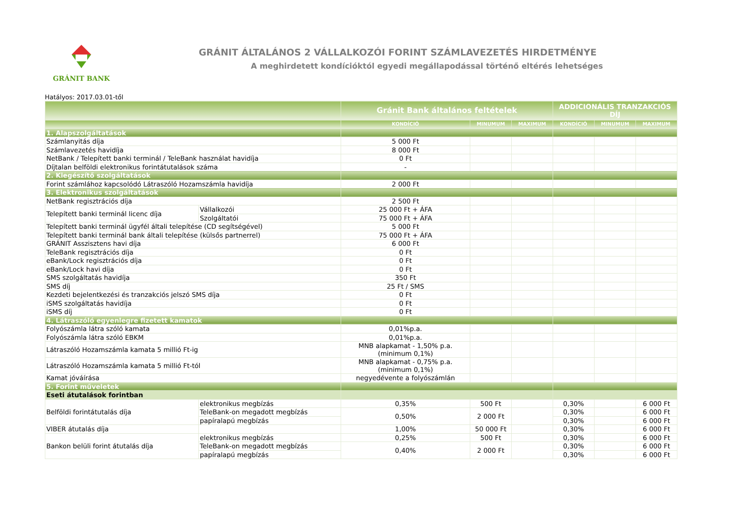GRÁNIT BANK
GRÁNIT ÁLTALÁNOS 2 VÁLLALKOZÓI FORINT SZÁMLAVEZETÉS HIRDETMÉNYE
A meghirdetett kondícióktól egyedi megállapodással történő eltérés lehetséges
Hatályos: 2017.03.01-től
| | | Gránit Bank általános feltételek | | | ADDICIONÁLIS TRANZAKCIÓS DÍJ | | |
| --- | --- | --- | --- | --- | --- | --- | --- |
| | | KONDÍCIÓ | MINUMUM | MAXIMUM | KONDÍCIÓ | MINUMUM | MAXIMUM |
| 1. Alapszolgáltatások | | | | | | | |
| Számlanyitás díja | | 5 000 Ft | | | | | |
| Számlavezetés havidíja | | 8 000 Ft | | | | | |
| NetBank / Telepített banki terminál / TeleBank használat havidíja | | 0 Ft | | | | | |
| Díjtalan belföldi elektronikus forintátutalások száma | | - | | | | | |
| 2. Kiegészítő szolgáltatások | | | | | | | |
| Forint számlához kapcsolódó Látraszóló Hozamszámla havidíja | | 2 000 Ft | | | | | |
| 3. Elektronikus szolgáltatások | | | | | | | |
| NetBank regisztrációs díja | | 2 500 Ft | | | | | |
| Telepített banki terminál licenc díja | Vállalkozói | 25 000 Ft + ÁFA | | | | | |
| | Szolgáltatói | 75 000 Ft + ÁFA | | | | | |
| Telepített banki terminál ügyfél általi telepítése (CD segítségével) | | 5 000 Ft | | | | | |
| Telepített banki terminál bank általi telepítése (külsős partnerrel) | | 75 000 Ft + ÁFA | | | | | |
| GRÁNIT Asszisztens havi díja | | 6 000 Ft | | | | | |
| TeleBank regisztrációs díja | | 0 Ft | | | | | |
| eBank/Lock regisztrációs díja | | 0 Ft | | | | | |
| eBank/Lock havi díja | | 0 Ft | | | | | |
| SMS szolgáltatás havidíja | | 350 Ft | | | | | |
| SMS díj | | 25 Ft / SMS | | | | | |
| Kezdeti bejelentkezési és tranzakciós jelszó SMS díja | | 0 Ft | | | | | |
| iSMS szolgáltatás havidíja | | 0 Ft | | | | | |
| iSMS díj | | 0 Ft | | | | | |
| 4. Látraszóló egyenlegre fizetett kamatok | | | | | | | |
| Folyószámla látra szóló kamata | | 0,01%p.a. | | | | | |
| Folyószámla látra szóló EBKM | | 0,01%p.a. | | | | | |
| Látraszóló Hozamszámla kamata 5 millió Ft-ig | | MNB alapkamat - 1,50% p.a. (minimum 0,1%) | | | | | |
| Látraszóló Hozamszámla kamata 5 millió Ft-tól | | MNB alapkamat - 0,75% p.a. (minimum 0,1%) | | | | | |
| Kamat jóváírása | | negyedévente a folyószámlán | | | | | |
| 5. Forint műveletek | | | | | | | |
| Eseti átutalások forintban | | | | | | | |
| Belföldi forintátutalás díja | elektronikus megbízás | 0,35% | 500 Ft | | 0,30% | | 6 000 Ft |
| | TeleBank-on megadott megbízás | 0,50% | 2 000 Ft | | 0,30% | | 6 000 Ft |
| | papíralapú megbízás | | | | 0,30% | | 6 000 Ft |
| VIBER átutalás díja | | 1,00% | 50 000 Ft | | 0,30% | | 6 000 Ft |
| Bankon belüli forint átutalás díja | elektronikus megbízás | 0,25% | 500 Ft | | 0,30% | | 6 000 Ft |
| | TeleBank-on megadott megbízás | 0,40% | 2 000 Ft | | 0,30% | | 6 000 Ft |
| | papíralapú megbízás | | | | 0,30% | | 6 000 Ft |